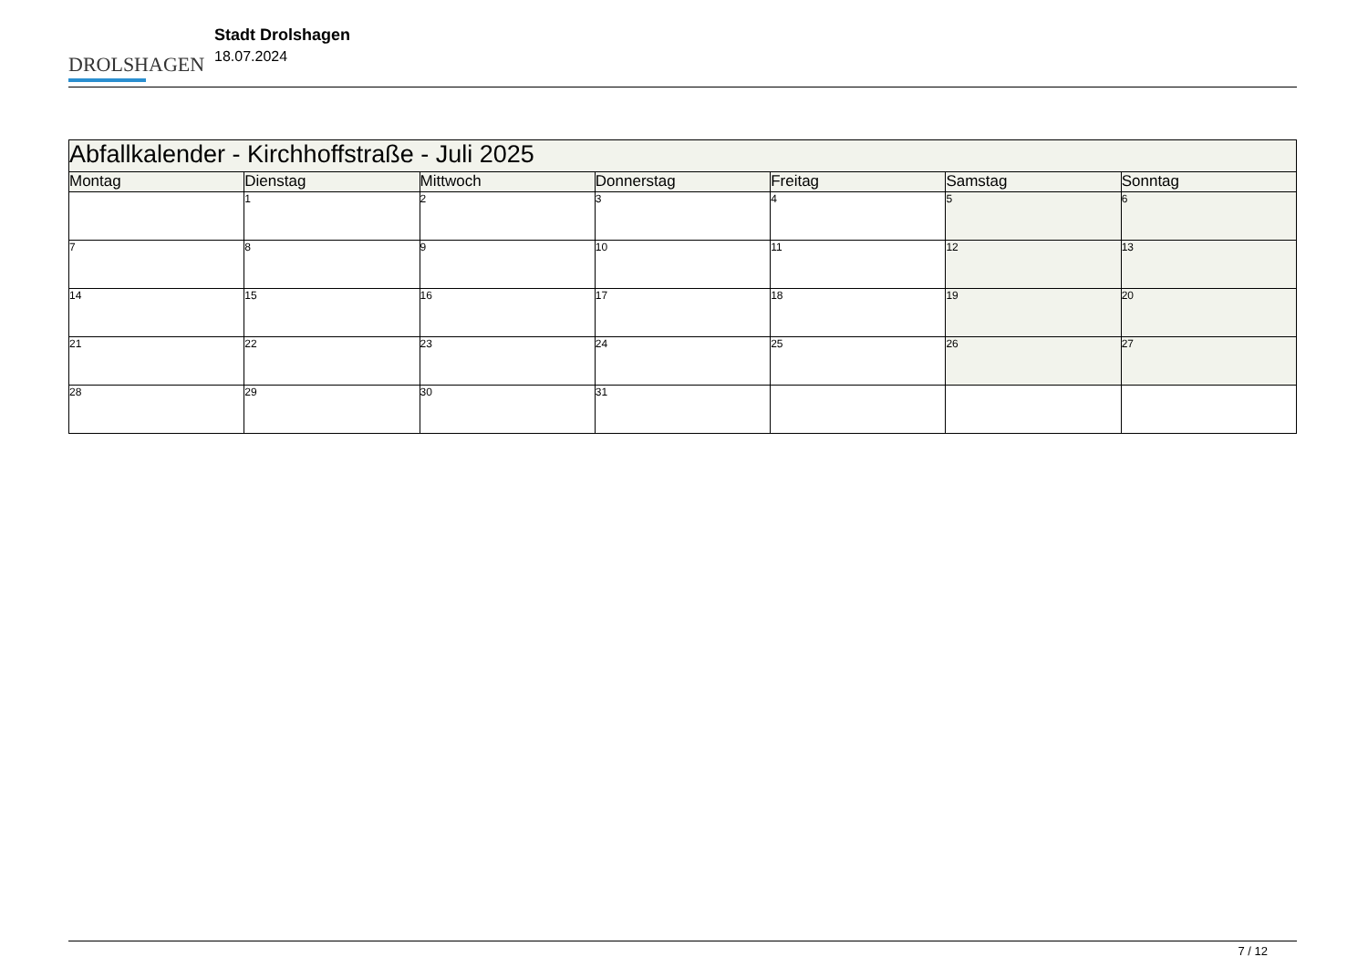DROLSHAGEN
Stadt Drolshagen
18.07.2024
| Abfallkalender - Kirchhoffstraße - Juli 2025 | | | | | | |
| Montag | Dienstag | Mittwoch | Donnerstag | Freitag | Samstag | Sonntag |
| | 1 | 2 | 3 | 4 | 5 | 6 |
| 7 | 8 | 9 | 10 | 11 | 12 | 13 |
| 14 | 15 | 16 | 17 | 18 | 19 | 20 |
| 21 | 22 | 23 | 24 | 25 | 26 | 27 |
| 28 | 29 | 30 | 31 | | | |
7 / 12